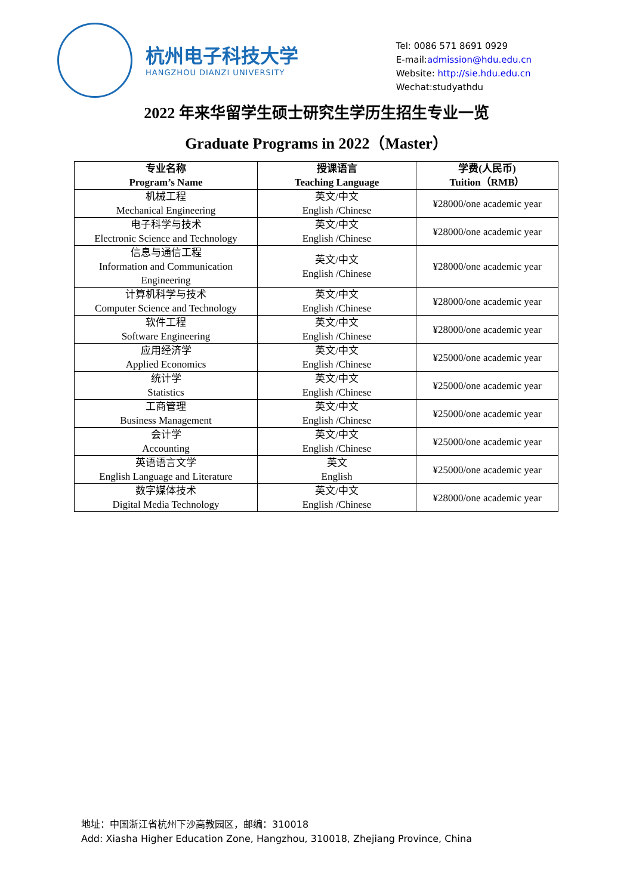杭州电子科技大学
HANGZHOU DIANZI UNIVERSITY
Tel: 0086 571 8691 0929
E-mail:admission@hdu.edu.cn
Website: http://sie.hdu.edu.cn
Wechat:studyathdu
2022 年来华留学生硕士研究生学历生招生专业一览
Graduate Programs in 2022（Master）
| 专业名称 Program’s Name | 授课语言 Teaching Language | 学费(人民币) Tuition（RMB） |
| --- | --- | --- |
| 机械工程 Mechanical Engineering | 英文/中文 English /Chinese | ¥28000/one academic year |
| 电子科学与技术 Electronic Science and Technology | 英文/中文 English /Chinese | ¥28000/one academic year |
| 信息与通信工程 Information and Communication Engineering | 英文/中文 English /Chinese | ¥28000/one academic year |
| 计算机科学与技术 Computer Science and Technology | 英文/中文 English /Chinese | ¥28000/one academic year |
| 软件工程 Software Engineering | 英文/中文 English /Chinese | ¥28000/one academic year |
| 应用经济学 Applied Economics | 英文/中文 English /Chinese | ¥25000/one academic year |
| 统计学 Statistics | 英文/中文 English /Chinese | ¥25000/one academic year |
| 工商管理 Business Management | 英文/中文 English /Chinese | ¥25000/one academic year |
| 会计学 Accounting | 英文/中文 English /Chinese | ¥25000/one academic year |
| 英语语言文学 English Language and Literature | 英文 English | ¥25000/one academic year |
| 数字媒体技术 Digital Media Technology | 英文/中文 English /Chinese | ¥28000/one academic year |
地址：中国浙江省杭州下沙高教园区，邮编：310018
Add: Xiasha Higher Education Zone, Hangzhou, 310018, Zhejiang Province, China